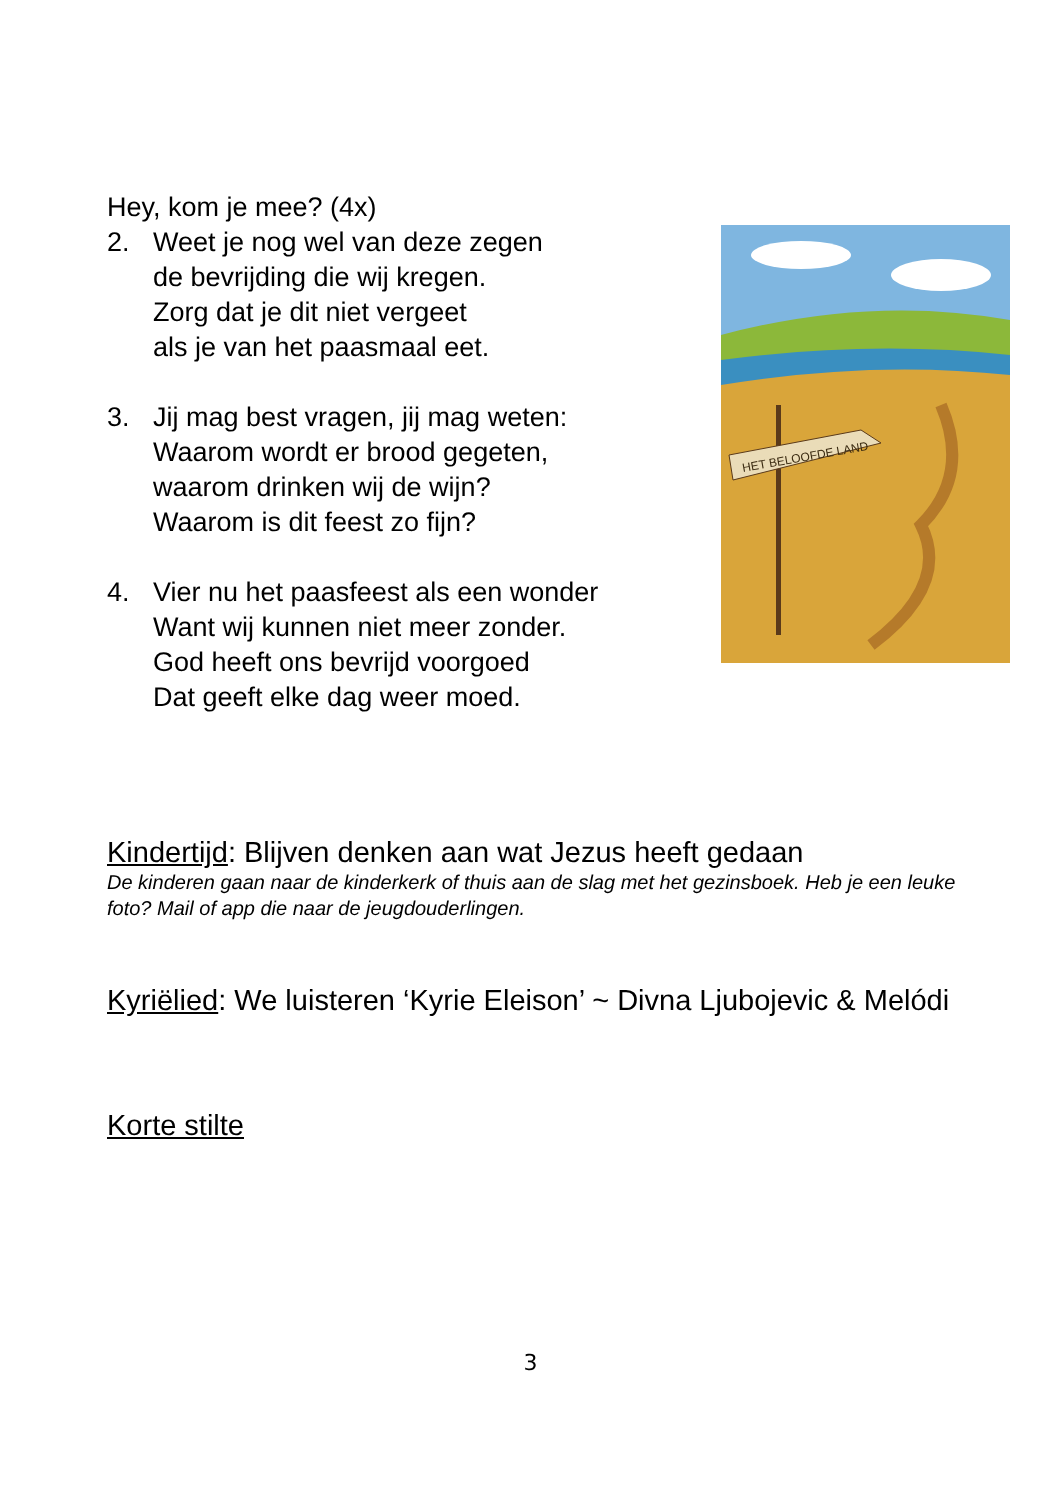Hey, kom je mee? (4x)
2. Weet je nog wel van deze zegen
de bevrijding die wij kregen.
Zorg dat je dit niet vergeet
als je van het paasmaal eet.
3. Jij mag best vragen, jij mag weten:
Waarom wordt er brood gegeten,
waarom drinken wij de wijn?
Waarom is dit feest zo fijn?
4. Vier nu het paasfeest als een wonder
Want wij kunnen niet meer zonder.
God heeft ons bevrijd voorgoed
Dat geeft elke dag weer moed.
HET BELOOFDE LAND
Kindertijd: Blijven denken aan wat Jezus heeft gedaan
De kinderen gaan naar de kinderkerk of thuis aan de slag met het gezinsboek. Heb je een leuke foto? Mail of app die naar de jeugdouderlingen.
Kyriëlied: We luisteren ‘Kyrie Eleison’ ~ Divna Ljubojevic & Melódi
Korte stilte
3